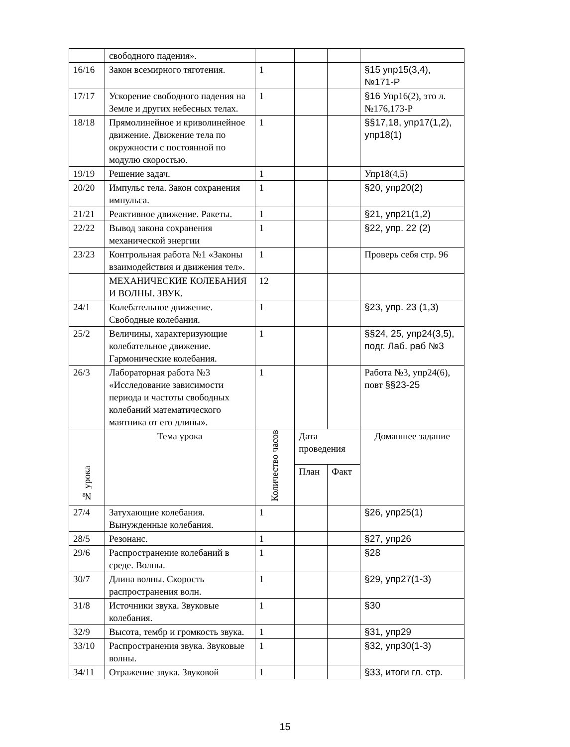| | свободного падения». | | | | |
| 16/16 | Закон всемирного тяготения. | 1 | | | §15 упр15(3,4), №171-Р |
| 17/17 | Ускорение свободного падения на Земле и других небесных телах. | 1 | | | §16 Упр16(2), это л. №176,173-Р |
| 18/18 | Прямолинейное и криволинейное движение. Движение тела по окружности с постоянной по модулю скоростью. | 1 | | | §§17,18, упр17(1,2), упр18(1) |
| 19/19 | Решение задач. | 1 | | | Упр18(4,5) |
| 20/20 | Импульс тела. Закон сохранения импульса. | 1 | | | §20, упр20(2) |
| 21/21 | Реактивное движение. Ракеты. | 1 | | | §21, упр21(1,2) |
| 22/22 | Вывод закона сохранения механической энергии | 1 | | | §22, упр. 22 (2) |
| 23/23 | Контрольная работа №1 «Законы взаимодействия и движения тел». | 1 | | | Проверь себя стр. 96 |
| | МЕХАНИЧЕСКИЕ КОЛЕБАНИЯ И ВОЛНЫ. ЗВУК. | 12 | | | |
| 24/1 | Колебательное движение. Свободные колебания. | 1 | | | §23, упр. 23 (1,3) |
| 25/2 | Величины, характеризующие колебательное движение. Гармонические колебания. | 1 | | | §§24, 25, упр24(3,5), подг. Лаб. раб №3 |
| 26/3 | Лабораторная работа №3 «Исследование зависимости периода и частоты свободных колебаний математического маятника от его длины». | 1 | | | Работа №3, упр24(6), повт §§23-25 |
| № урока | Тема урока | Количество часов | Дата проведения | | Домашнее задание |
| | | | План | Факт | |
| 27/4 | Затухающие колебания. Вынужденные колебания. | 1 | | | §26, упр25(1) |
| 28/5 | Резонанс. | 1 | | | §27, упр26 |
| 29/6 | Распространение колебаний в среде. Волны. | 1 | | | §28 |
| 30/7 | Длина волны. Скорость распространения волн. | 1 | | | §29, упр27(1-3) |
| 31/8 | Источники звука. Звуковые колебания. | 1 | | | §30 |
| 32/9 | Высота, тембр и громкость звука. | 1 | | | §31, упр29 |
| 33/10 | Распространения звука. Звуковые волны. | 1 | | | §32, упр30(1-3) |
| 34/11 | Отражение звука. Звуковой | 1 | | | §33, итоги гл. стр. |
15